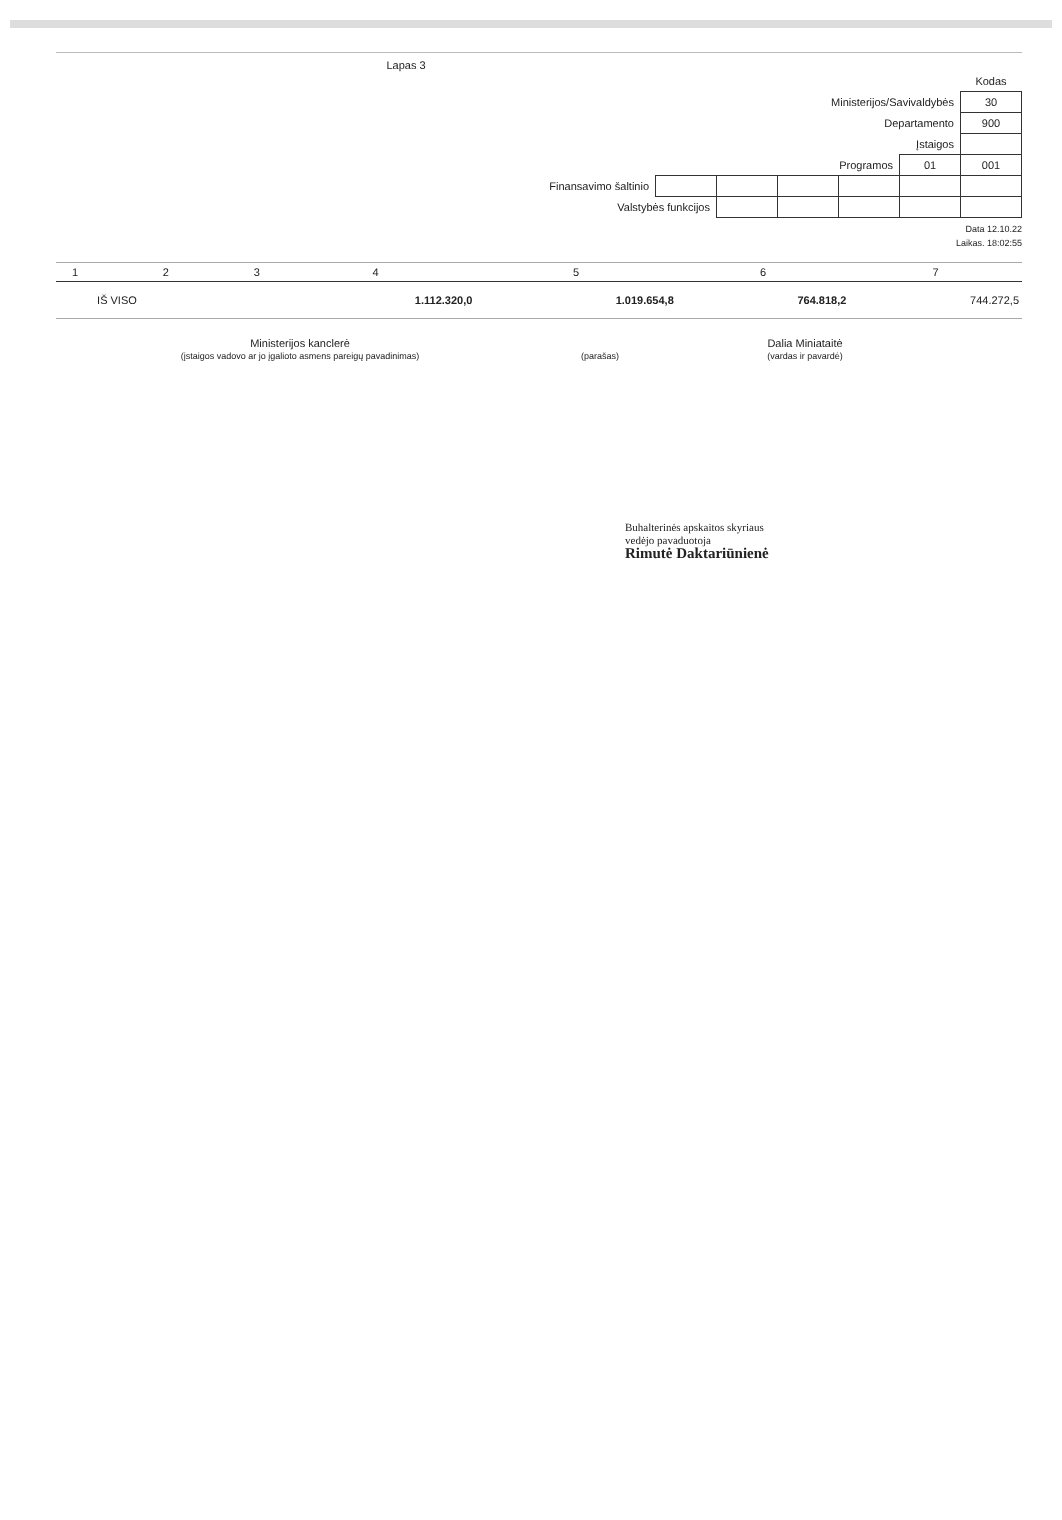Lapas 3
| | | | | | | Kodas |
| Ministerijos/Savivaldybės | | | | | | 30 |
| Departamento | | | | | | 900 |
| Įstaigos | | | | | | |
| Programos | | | | | 01 | 001 |
| Finansavimo šaltinio | | | | | | |
| Valstybės funkcijos | | | | | | |
Data 12.10.22
Laikas. 18:02:55
| 1 | 2 | 3 | 4 | 5 | 6 | 7 |
| --- | --- | --- | --- | --- | --- | --- |
| | IŠ VISO | | 1.112.320,0 | 1.019.654,8 | 764.818,2 | 744.272,5 |
Ministerijos kanclerė
(įstaigos vadovo ar jo įgalioto asmens pareigų pavadinimas)
(parašas)
Dalia Miniataitė
(vardas ir pavardė)
Buhalterinės apskaitos skyriaus
vedėjo pavaduotoja
Rimutė Daktariūnienė